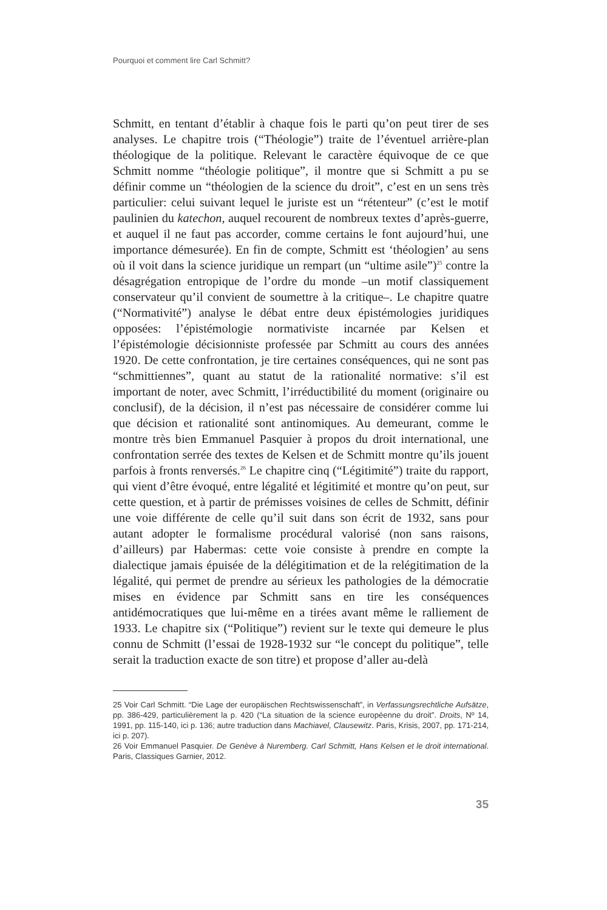Pourquoi et comment lire Carl Schmitt?
Schmitt, en tentant d’établir à chaque fois le parti qu’on peut tirer de ses analyses. Le chapitre trois (“Théologie”) traite de l’éventuel arrière-plan théologique de la politique. Relevant le caractère équivoque de ce que Schmitt nomme “théologie politique”, il montre que si Schmitt a pu se définir comme un “théologien de la science du droit”, c’est en un sens très particulier: celui suivant lequel le juriste est un “rétenteur” (c’est le motif paulinien du katechon, auquel recourent de nombreux textes d’après-guerre, et auquel il ne faut pas accorder, comme certains le font aujourd’hui, une importance démesurée). En fin de compte, Schmitt est ‘théologien’ au sens où il voit dans la science juridique un rempart (un “ultime asile”)<sup>25</sup> contre la désagrégation entropique de l’ordre du monde –un motif classiquement conservateur qu’il convient de soumettre à la critique–. Le chapitre quatre (“Normativité”) analyse le débat entre deux épistémologies juridiques opposées: l’épistémologie normativiste incarnée par Kelsen et l’épistémologie décisionniste professée par Schmitt au cours des années 1920. De cette confrontation, je tire certaines conséquences, qui ne sont pas “schmittiennes”, quant au statut de la rationalité normative: s’il est important de noter, avec Schmitt, l’irréductibilité du moment (originaire ou conclusif), de la décision, il n’est pas nécessaire de considérer comme lui que décision et rationalité sont antinomiques. Au demeurant, comme le montre très bien Emmanuel Pasquier à propos du droit international, une confrontation serrée des textes de Kelsen et de Schmitt montre qu’ils jouent parfois à fronts renversés.<sup>26</sup> Le chapitre cinq (“Légitimité”) traite du rapport, qui vient d’être évoqué, entre légalité et légitimité et montre qu’on peut, sur cette question, et à partir de prémisses voisines de celles de Schmitt, définir une voie différente de celle qu’il suit dans son écrit de 1932, sans pour autant adopter le formalisme procédural valorisé (non sans raisons, d’ailleurs) par Habermas: cette voie consiste à prendre en compte la dialectique jamais épuisée de la délégitimation et de la relégitimation de la légalité, qui permet de prendre au sérieux les pathologies de la démocratie mises en évidence par Schmitt sans en tire les conséquences antidémocratiques que lui-même en a tirées avant même le ralliement de 1933. Le chapitre six (“Politique”) revient sur le texte qui demeure le plus connu de Schmitt (l’essai de 1928-1932 sur “le concept du politique”, telle serait la traduction exacte de son titre) et propose d’aller au-delà
25 Voir Carl Schmitt. “Die Lage der europäischen Rechtswissenschaft”, in Verfassungsrechtliche Aufsätze, pp. 386-429, particulièrement la p. 420 (“La situation de la science européenne du droit”. Droits, Nº 14, 1991, pp. 115-140, ici p. 136; autre traduction dans Machiavel, Clausewitz. Paris, Krisis, 2007, pp. 171-214, ici p. 207).
26 Voir Emmanuel Pasquier. De Genève à Nuremberg. Carl Schmitt, Hans Kelsen et le droit international. Paris, Classiques Garnier, 2012.
35